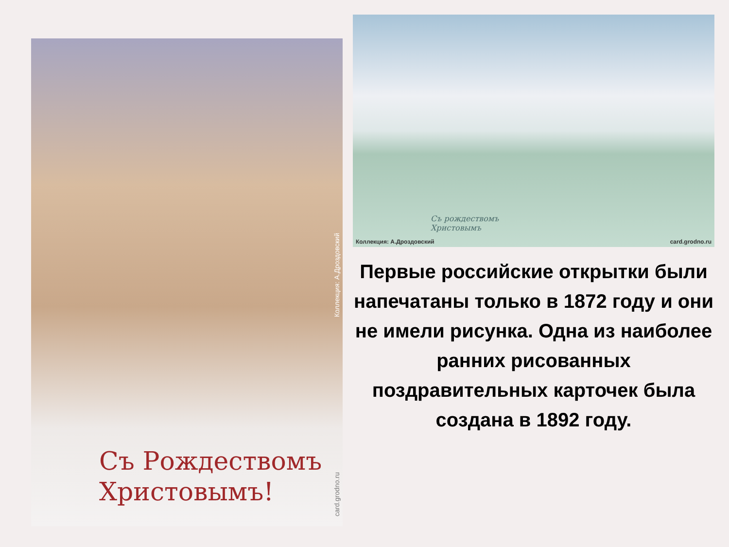Коллекция: А.Дроздовский
Съ Рождествомъ
Христовымъ!
card.grodno.ru
Съ рождествомъ
Христовымъ
Коллекция: А.Дроздовский card.grodno.ru
Первые российские открытки были напечатаны только в 1872 году и они не имели рисунка. Одна из наиболее ранних рисованных поздравительных карточек была создана в 1892 году.